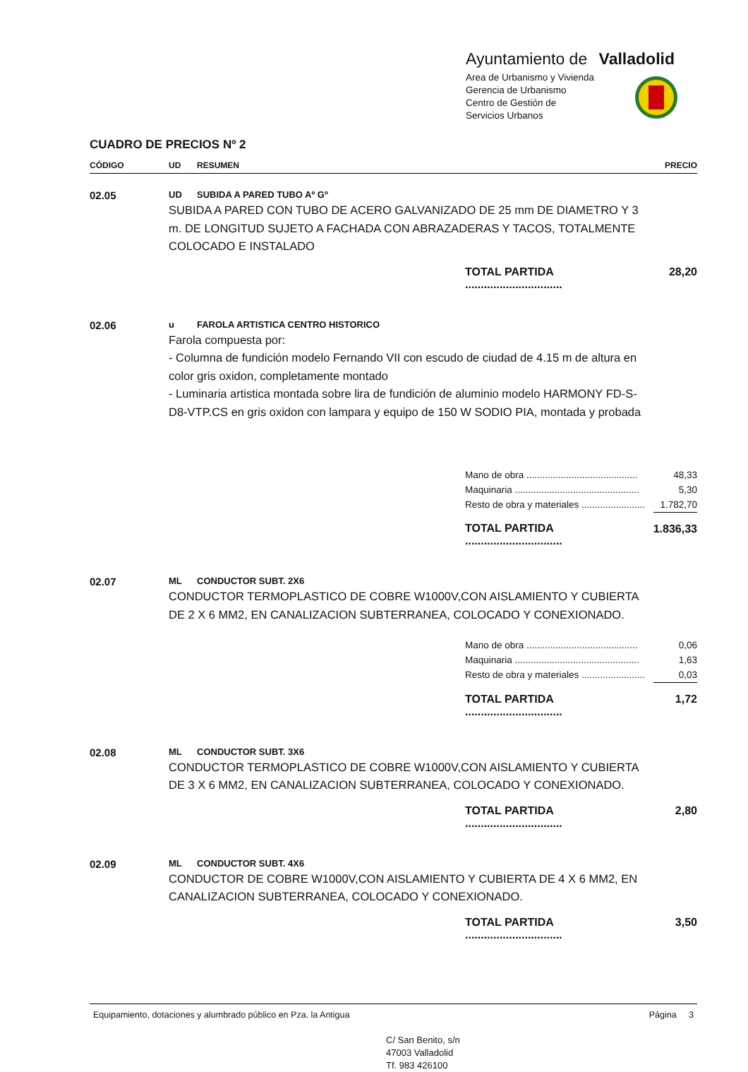Ayuntamiento de Valladolid
Area de Urbanismo y Vivienda
Gerencia de Urbanismo
Centro de Gestión de
Servicios Urbanos
CUADRO DE PRECIOS Nº 2
| CÓDIGO | UD | RESUMEN | | PRECIO |
| --- | --- | --- | --- | --- |
| 02.05 | UD | SUBIDA A PARED TUBO Aº Gº | | |
| | SUBIDA A PARED CON TUBO DE ACERO GALVANIZADO DE 25 mm DE DIAMETRO Y 3 m. DE LONGITUD SUJETO A FACHADA CON ABRAZADERAS Y TACOS, TOTALMENTE COLOCADO E INSTALADO | | | |
| | | | TOTAL PARTIDA ............................... | 28,20 |
| 02.06 | u | FAROLA ARTISTICA CENTRO HISTORICO | | |
| | Farola compuesta por: - Columna de fundición modelo Fernando VII con escudo de ciudad de 4.15 m de altura en color gris oxidon, completamente montado - Luminaria artistica montada sobre lira de fundición de aluminio modelo HARMONY FD-S-D8-VTP.CS en gris oxidon con lampara y equipo de 150 W SODIO PIA, montada y probada | | | |
| | | | Mano de obra .......................................... | 48,33 |
| | | | Maquinaria ............................................... | 5,30 |
| | | | Resto de obra y materiales ........................ | 1.782,70 |
| | | | TOTAL PARTIDA ............................... | 1.836,33 |
| 02.07 | ML | CONDUCTOR SUBT. 2X6 | | |
| | CONDUCTOR TERMOPLASTICO DE COBRE W1000V,CON AISLAMIENTO Y CUBIERTA DE 2 X 6 MM2, EN CANALIZACION SUBTERRANEA, COLOCADO Y CONEXIONADO. | | | |
| | | | Mano de obra .......................................... | 0,06 |
| | | | Maquinaria ............................................... | 1,63 |
| | | | Resto de obra y materiales ........................ | 0,03 |
| | | | TOTAL PARTIDA ............................... | 1,72 |
| 02.08 | ML | CONDUCTOR SUBT. 3X6 | | |
| | CONDUCTOR TERMOPLASTICO DE COBRE W1000V,CON AISLAMIENTO Y CUBIERTA DE 3 X 6 MM2, EN CANALIZACION SUBTERRANEA, COLOCADO Y CONEXIONADO. | | | |
| | | | TOTAL PARTIDA ............................... | 2,80 |
| 02.09 | ML | CONDUCTOR SUBT. 4X6 | | |
| | CONDUCTOR DE COBRE W1000V,CON AISLAMIENTO Y CUBIERTA DE 4 X 6 MM2, EN CANALIZACION SUBTERRANEA, COLOCADO Y CONEXIONADO. | | | |
| | | | TOTAL PARTIDA ............................... | 3,50 |
Equipamiento, dotaciones y alumbrado público en Pza. la Antigua Página 3
C/ San Benito, s/n
47003 Valladolid
Tf. 983 426100